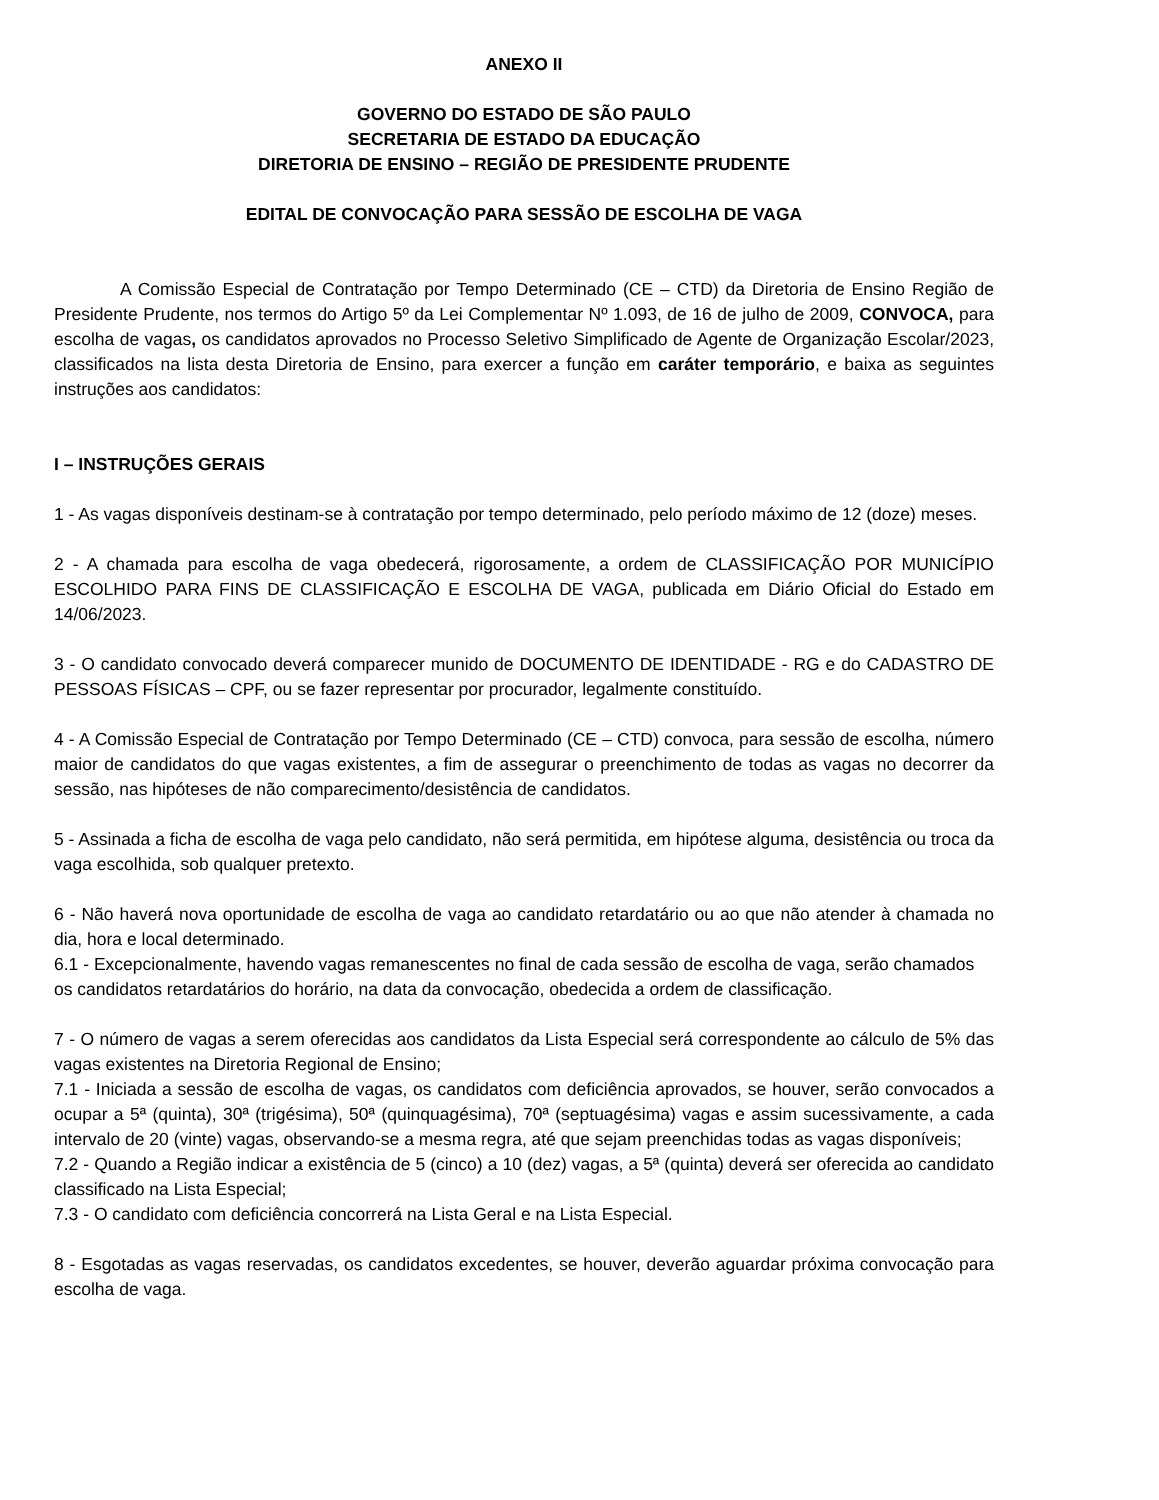ANEXO II
GOVERNO DO ESTADO DE SÃO PAULO
SECRETARIA DE ESTADO DA EDUCAÇÃO
DIRETORIA DE ENSINO – REGIÃO DE PRESIDENTE PRUDENTE
EDITAL DE CONVOCAÇÃO PARA SESSÃO DE ESCOLHA DE VAGA
A Comissão Especial de Contratação por Tempo Determinado (CE – CTD) da Diretoria de Ensino Região de Presidente Prudente, nos termos do Artigo 5º da Lei Complementar Nº 1.093, de 16 de julho de 2009, CONVOCA, para escolha de vagas, os candidatos aprovados no Processo Seletivo Simplificado de Agente de Organização Escolar/2023, classificados na lista desta Diretoria de Ensino, para exercer a função em caráter temporário, e baixa as seguintes instruções aos candidatos:
I – INSTRUÇÕES GERAIS
1 - As vagas disponíveis destinam-se à contratação por tempo determinado, pelo período máximo de 12 (doze) meses.
2 - A chamada para escolha de vaga obedecerá, rigorosamente, a ordem de CLASSIFICAÇÃO POR MUNICÍPIO ESCOLHIDO PARA FINS DE CLASSIFICAÇÃO E ESCOLHA DE VAGA, publicada em Diário Oficial do Estado em 14/06/2023.
3 - O candidato convocado deverá comparecer munido de DOCUMENTO DE IDENTIDADE - RG e do CADASTRO DE PESSOAS FÍSICAS – CPF, ou se fazer representar por procurador, legalmente constituído.
4 - A Comissão Especial de Contratação por Tempo Determinado (CE – CTD) convoca, para sessão de escolha, número maior de candidatos do que vagas existentes, a fim de assegurar o preenchimento de todas as vagas no decorrer da sessão, nas hipóteses de não comparecimento/desistência de candidatos.
5 - Assinada a ficha de escolha de vaga pelo candidato, não será permitida, em hipótese alguma, desistência ou troca da vaga escolhida, sob qualquer pretexto.
6 - Não haverá nova oportunidade de escolha de vaga ao candidato retardatário ou ao que não atender à chamada no dia, hora e local determinado.
6.1 - Excepcionalmente, havendo vagas remanescentes no final de cada sessão de escolha de vaga, serão chamados os candidatos retardatários do horário, na data da convocação, obedecida a ordem de classificação.
7 - O número de vagas a serem oferecidas aos candidatos da Lista Especial será correspondente ao cálculo de 5% das vagas existentes na Diretoria Regional de Ensino;
7.1 - Iniciada a sessão de escolha de vagas, os candidatos com deficiência aprovados, se houver, serão convocados a ocupar a 5ª (quinta), 30ª (trigésima), 50ª (quinquagésima), 70ª (septuagésima) vagas e assim sucessivamente, a cada intervalo de 20 (vinte) vagas, observando-se a mesma regra, até que sejam preenchidas todas as vagas disponíveis;
7.2 - Quando a Região indicar a existência de 5 (cinco) a 10 (dez) vagas, a 5ª (quinta) deverá ser oferecida ao candidato classificado na Lista Especial;
7.3 - O candidato com deficiência concorrerá na Lista Geral e na Lista Especial.
8 - Esgotadas as vagas reservadas, os candidatos excedentes, se houver, deverão aguardar próxima convocação para escolha de vaga.